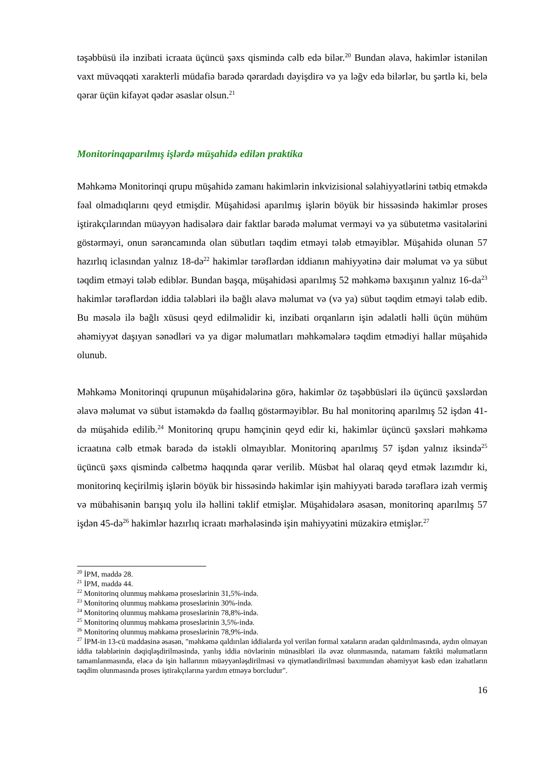təşəbbüsü ilə inzibati icraata üçüncü şəxs qismində cəlb edə bilər.<sup>20</sup> Bundan əlavə, hakimlər istənilən vaxt müvəqqəti xarakterli müdafiə barədə qərardadı dəyişdirə və ya ləğv edə bilərlər, bu şərtlə ki, belə qərar üçün kifayət qədər əsaslar olsun.<sup>21</sup>
Monitorinqaparılmış işlərdə müşahidə edilən praktika
Məhkəmə Monitorinqi qrupu müşahidə zamanı hakimlərin inkvizisional səlahiyyətlərini tətbiq etməkdə fəal olmadıqlarını qeyd etmişdir. Müşahidəsi aparılmış işlərin böyük bir hissəsində hakimlər proses iştirakçılarından müəyyən hadisələrə dair faktlar barədə məlumat verməyi və ya sübutetmə vasitələrini göstərməyi, onun sərəncamında olan sübutları təqdim etməyi tələb etməyiblər. Müşahidə olunan 57 hazırlıq iclasından yalnız 18-də<sup>22</sup> hakimlər tərəflərdən iddianın mahiyyətinə dair məlumat və ya sübut təqdim etməyi tələb ediblər. Bundan başqa, müşahidəsi aparılmış 52 məhkəmə baxışının yalnız 16-da<sup>23</sup> hakimlər tərəflərdən iddia tələbləri ilə bağlı əlavə məlumat və (və ya) sübut təqdim etməyi tələb edib. Bu məsələ ilə bağlı xüsusi qeyd edilməlidir ki, inzibati orqanların işin ədalətli həlli üçün mühüm əhəmiyyət daşıyan sənədləri və ya digər məlumatları məhkəmələrə təqdim etmədiyi hallar müşahidə olunub.
Məhkəmə Monitorinqi qrupunun müşahidələrinə görə, hakimlər öz təşəbbüsləri ilə üçüncü şəxslərdən əlavə məlumat və sübut istəməkdə də fəallıq göstərməyiblər. Bu hal monitorinq aparılmış 52 işdən 41-də müşahidə edilib.<sup>24</sup> Monitorinq qrupu həmçinin qeyd edir ki, hakimlər üçüncü şəxsləri məhkəmə icraatına cəlb etmək barədə də istəkli olmayıblar. Monitorinq aparılmış 57 işdən yalnız iksində<sup>25</sup> üçüncü şəxs qismində cəlbetmə haqqında qərar verilib. Müsbət hal olaraq qeyd etmək lazımdır ki, monitorinq keçirilmiş işlərin böyük bir hissəsində hakimlər işin mahiyyəti barədə tərəflərə izah vermiş və mübahisənin barışıq yolu ilə həllini təklif etmişlər. Müşahidələrə əsasən, monitorinq aparılmış 57 işdən 45-də<sup>26</sup> hakimlər hazırlıq icraatı mərhələsində işin mahiyyətini müzakirə etmişlər.<sup>27</sup>
<sup>20</sup> İPM, maddə 28.
<sup>21</sup> İPM, maddə 44.
<sup>22</sup> Monitorinq olunmuş məhkəmə proseslərinin 31,5%-ində.
<sup>23</sup> Monitorinq olunmuş məhkəmə proseslərinin 30%-ində.
<sup>24</sup> Monitorinq olunmuş məhkəmə proseslərinin 78,8%-ində.
<sup>25</sup> Monitorinq olunmuş məhkəmə proseslərinin 3,5%-ində.
<sup>26</sup> Monitorinq olunmuş məhkəmə proseslərinin 78,9%-ində.
<sup>27</sup> İPM-in 13-cü maddəsinə əsasən, "məhkəmə qaldırılan iddialarda yol verilən formal xətaların aradan qaldırılmasında, aydın olmayan iddia tələblərinin dəqiqləşdirilməsində, yanlış iddia növlərinin münasibləri ilə əvəz olunmasında, natamam faktiki məlumatların tamamlanmasında, eləcə də işin hallarının müəyyənləşdirilməsi və qiymətləndirilməsi baxımından əhəmiyyət kəsb edən izahatların təqdim olunmasında proses iştirakçılarına yardım etməyə borcludur".
16